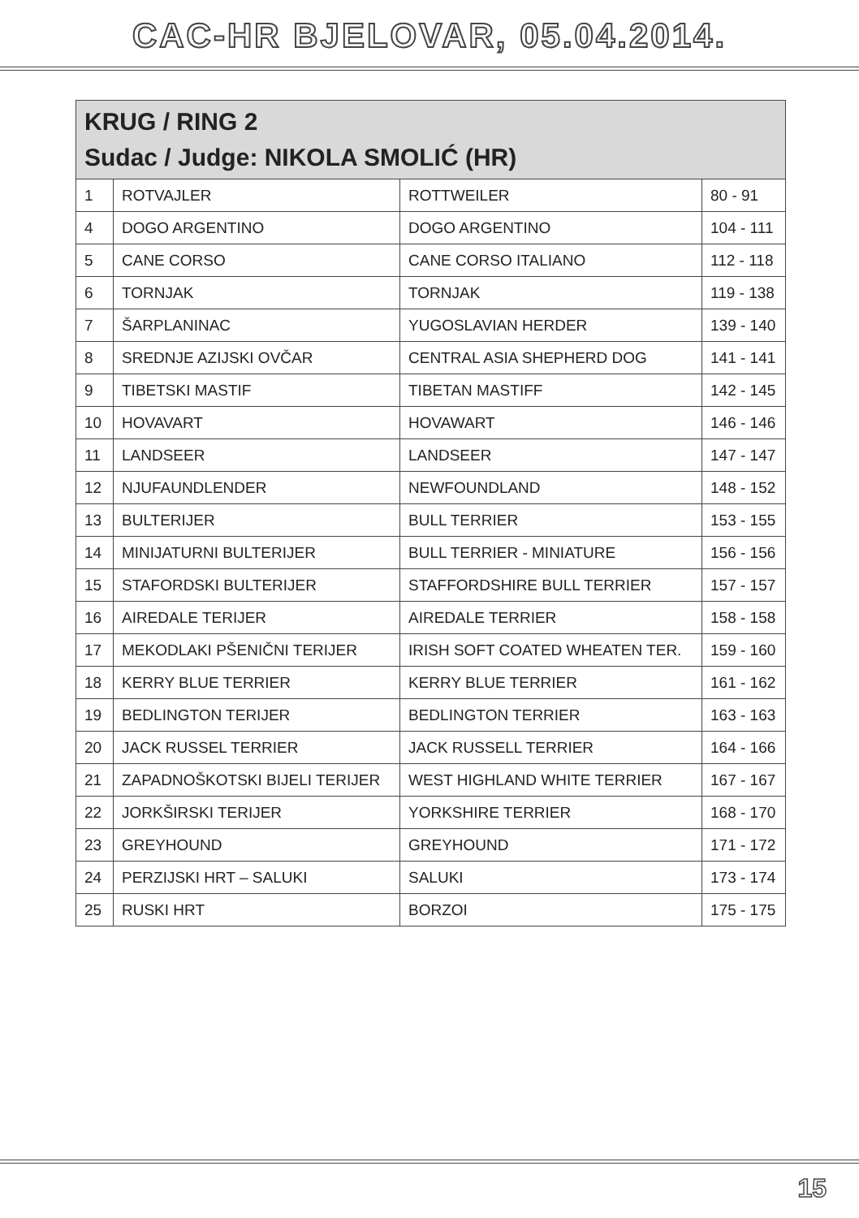CAC-HR BJELOVAR, 05.04.2014.
| KRUG / RING 2 Sudac / Judge: NIKOLA SMOLIĆ (HR) | | | |
| --- | --- | --- | --- |
| 1 | ROTVAJLER | ROTTWEILER | 80 - 91 |
| 4 | DOGO ARGENTINO | DOGO ARGENTINO | 104 - 111 |
| 5 | CANE CORSO | CANE CORSO ITALIANO | 112 - 118 |
| 6 | TORNJAK | TORNJAK | 119 - 138 |
| 7 | ŠARPLANINAC | YUGOSLAVIAN HERDER | 139 - 140 |
| 8 | SREDNJE AZIJSKI OVČAR | CENTRAL ASIA SHEPHERD DOG | 141 - 141 |
| 9 | TIBETSKI MASTIF | TIBETAN MASTIFF | 142 - 145 |
| 10 | HOVAVART | HOVAWART | 146 - 146 |
| 11 | LANDSEER | LANDSEER | 147 - 147 |
| 12 | NJUFAUNDLENDER | NEWFOUNDLAND | 148 - 152 |
| 13 | BULTERIJER | BULL TERRIER | 153 - 155 |
| 14 | MINIJATURNI BULTERIJER | BULL TERRIER - MINIATURE | 156 - 156 |
| 15 | STAFORDSKI BULTERIJER | STAFFORDSHIRE BULL TERRIER | 157 - 157 |
| 16 | AIREDALE TERIJER | AIREDALE TERRIER | 158 - 158 |
| 17 | MEKODLAKI PŠENIČNI TERIJER | IRISH SOFT COATED WHEATEN TER. | 159 - 160 |
| 18 | KERRY BLUE TERRIER | KERRY BLUE TERRIER | 161 - 162 |
| 19 | BEDLINGTON TERIJER | BEDLINGTON TERRIER | 163 - 163 |
| 20 | JACK RUSSEL TERRIER | JACK RUSSELL TERRIER | 164 - 166 |
| 21 | ZAPADNOŠKOTSKI BIJELI TERIJER | WEST HIGHLAND WHITE TERRIER | 167 - 167 |
| 22 | JORKŠIRSKI TERIJER | YORKSHIRE TERRIER | 168 - 170 |
| 23 | GREYHOUND | GREYHOUND | 171 - 172 |
| 24 | PERZIJSKI HRT – SALUKI | SALUKI | 173 - 174 |
| 25 | RUSKI HRT | BORZOI | 175 - 175 |
15